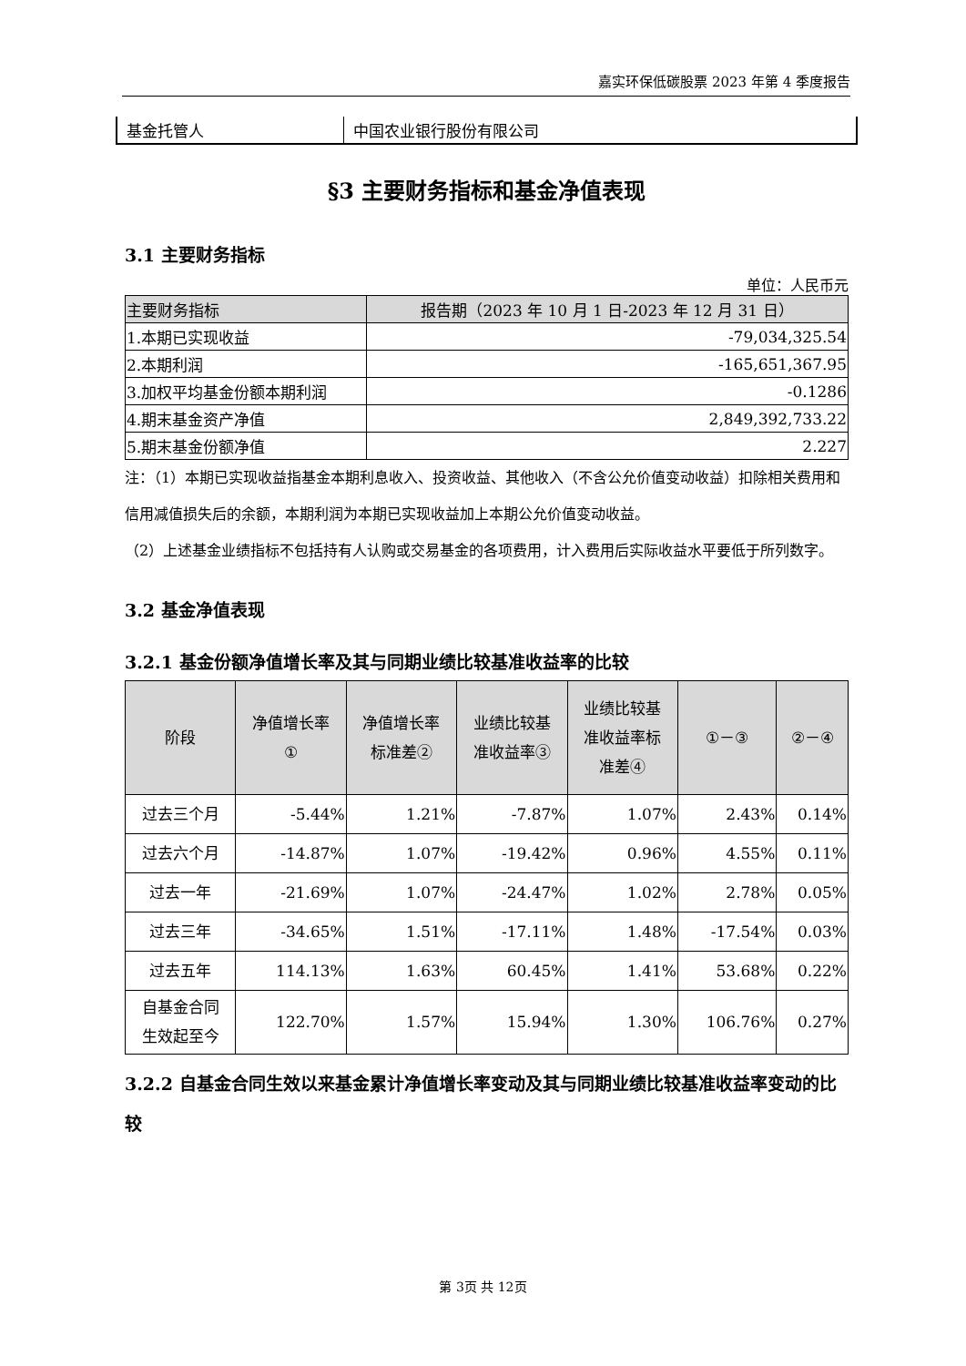嘉实环保低碳股票 2023 年第 4 季度报告
| 基金托管人 | 中国农业银行股份有限公司 |
§3 主要财务指标和基金净值表现
3.1 主要财务指标
单位：人民币元
| 主要财务指标 | 报告期（2023 年 10 月 1 日-2023 年 12 月 31 日） |
| --- | --- |
| 1.本期已实现收益 | -79,034,325.54 |
| 2.本期利润 | -165,651,367.95 |
| 3.加权平均基金份额本期利润 | -0.1286 |
| 4.期末基金资产净值 | 2,849,392,733.22 |
| 5.期末基金份额净值 | 2.227 |
注：（1）本期已实现收益指基金本期利息收入、投资收益、其他收入（不含公允价值变动收益）扣除相关费用和信用减值损失后的余额，本期利润为本期已实现收益加上本期公允价值变动收益。
（2）上述基金业绩指标不包括持有人认购或交易基金的各项费用，计入费用后实际收益水平要低于所列数字。
3.2 基金净值表现
3.2.1 基金份额净值增长率及其与同期业绩比较基准收益率的比较
| 阶段 | 净值增长率 ① | 净值增长率 标准差② | 业绩比较基 准收益率③ | 业绩比较基 准收益率标 准差④ | ①－③ | ②－④ |
| --- | --- | --- | --- | --- | --- | --- |
| 过去三个月 | -5.44% | 1.21% | -7.87% | 1.07% | 2.43% | 0.14% |
| 过去六个月 | -14.87% | 1.07% | -19.42% | 0.96% | 4.55% | 0.11% |
| 过去一年 | -21.69% | 1.07% | -24.47% | 1.02% | 2.78% | 0.05% |
| 过去三年 | -34.65% | 1.51% | -17.11% | 1.48% | -17.54% | 0.03% |
| 过去五年 | 114.13% | 1.63% | 60.45% | 1.41% | 53.68% | 0.22% |
| 自基金合同 生效起至今 | 122.70% | 1.57% | 15.94% | 1.30% | 106.76% | 0.27% |
3.2.2 自基金合同生效以来基金累计净值增长率变动及其与同期业绩比较基准收益率变动的比较
第 3页 共 12页